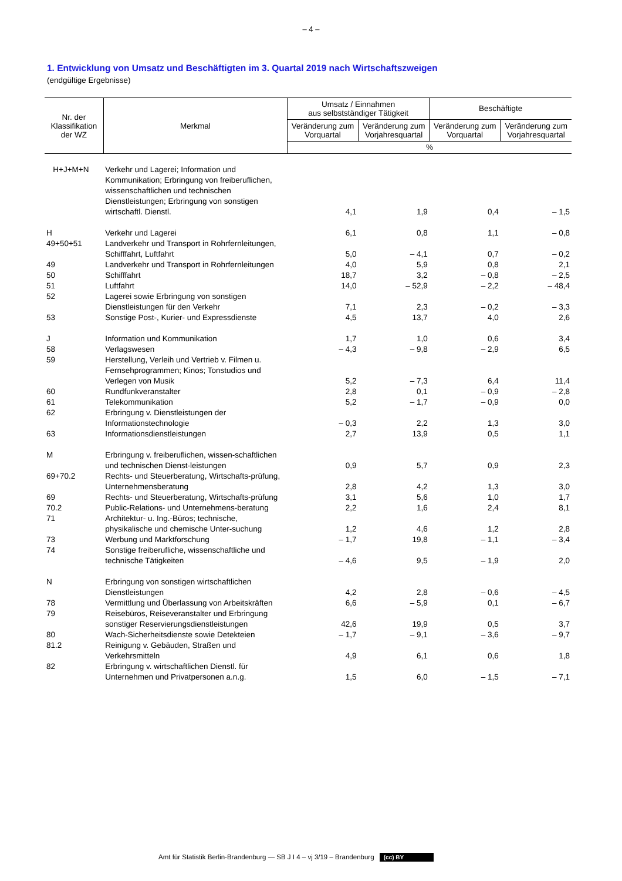– 4 –
1. Entwicklung von Umsatz und Beschäftigten im 3. Quartal 2019 nach Wirtschaftszweigen
(endgültige Ergebnisse)
| Nr. der Klassifikation der WZ | Merkmal | Umsatz / Einnahmen aus selbstständiger Tätigkeit | | Beschäftigte | |
| --- | --- | --- | --- | --- | --- |
| | | Veränderung zum Vorquartal | Veränderung zum Vorjahresquartal | Veränderung zum Vorquartal | Veränderung zum Vorjahresquartal |
| | | % | | | |
| H+J+M+N | Verkehr und Lagerei; Information und Kommunikation; Erbringung von freiberuflichen, wissenschaftlichen und technischen Dienstleistungen; Erbringung von sonstigen wirtschaftl. Dienstl. | 4,1 | 1,9 | 0,4 | – 1,5 |
| H | Verkehr und Lagerei | 6,1 | 0,8 | 1,1 | – 0,8 |
| 49+50+51 | Landverkehr und Transport in Rohrfernleitungen, Schifffahrt, Luftfahrt | 5,0 | – 4,1 | 0,7 | – 0,2 |
| 49 | Landverkehr und Transport in Rohrfernleitungen | 4,0 | 5,9 | 0,8 | 2,1 |
| 50 | Schifffahrt | 18,7 | 3,2 | – 0,8 | – 2,5 |
| 51 | Luftfahrt | 14,0 | – 52,9 | – 2,2 | – 48,4 |
| 52 | Lagerei sowie Erbringung von sonstigen Dienstleistungen für den Verkehr | 7,1 | 2,3 | – 0,2 | – 3,3 |
| 53 | Sonstige Post-, Kurier- und Expressdienste | 4,5 | 13,7 | 4,0 | 2,6 |
| J | Information und Kommunikation | 1,7 | 1,0 | 0,6 | 3,4 |
| 58 | Verlagswesen | – 4,3 | – 9,8 | – 2,9 | 6,5 |
| 59 | Herstellung, Verleih und Vertrieb v. Filmen u. Fernsehprogrammen; Kinos; Tonstudios und Verlegen von Musik | 5,2 | – 7,3 | 6,4 | 11,4 |
| 60 | Rundfunkveranstalter | 2,8 | 0,1 | – 0,9 | – 2,8 |
| 61 | Telekommunikation | 5,2 | – 1,7 | – 0,9 | 0,0 |
| 62 | Erbringung v. Dienstleistungen der Informationstechnologie | – 0,3 | 2,2 | 1,3 | 3,0 |
| 63 | Informationsdienstleistungen | 2,7 | 13,9 | 0,5 | 1,1 |
| M | Erbringung v. freiberuflichen, wissen-schaftlichen und technischen Dienst-leistungen | 0,9 | 5,7 | 0,9 | 2,3 |
| 69+70.2 | Rechts- und Steuerberatung, Wirtschafts-prüfung, Unternehmensberatung | 2,8 | 4,2 | 1,3 | 3,0 |
| 69 | Rechts- und Steuerberatung, Wirtschafts-prüfung | 3,1 | 5,6 | 1,0 | 1,7 |
| 70.2 | Public-Relations- und Unternehmens-beratung | 2,2 | 1,6 | 2,4 | 8,1 |
| 71 | Architektur- u. Ing.-Büros; technische, physikalische und chemische Unter-suchung | 1,2 | 4,6 | 1,2 | 2,8 |
| 73 | Werbung und Marktforschung | – 1,7 | 19,8 | – 1,1 | – 3,4 |
| 74 | Sonstige freiberufliche, wissenschaftliche und technische Tätigkeiten | – 4,6 | 9,5 | – 1,9 | 2,0 |
| N | Erbringung von sonstigen wirtschaftlichen Dienstleistungen | 4,2 | 2,8 | – 0,6 | – 4,5 |
| 78 | Vermittlung und Überlassung von Arbeitskräften | 6,6 | – 5,9 | 0,1 | – 6,7 |
| 79 | Reisebüros, Reiseveranstalter und Erbringung sonstiger Reservierungsdienstleistungen | 42,6 | 19,9 | 0,5 | 3,7 |
| 80 | Wach-Sicherheitsdienste sowie Detekteien | – 1,7 | – 9,1 | – 3,6 | – 9,7 |
| 81.2 | Reinigung v. Gebäuden, Straßen und Verkehrsmitteln | 4,9 | 6,1 | 0,6 | 1,8 |
| 82 | Erbringung v. wirtschaftlichen Dienstl. für Unternehmen und Privatpersonen a.n.g. | 1,5 | 6,0 | – 1,5 | – 7,1 |
Amt für Statistik Berlin-Brandenburg — SB J I 4 – vj 3/19 – Brandenburg (cc) BY